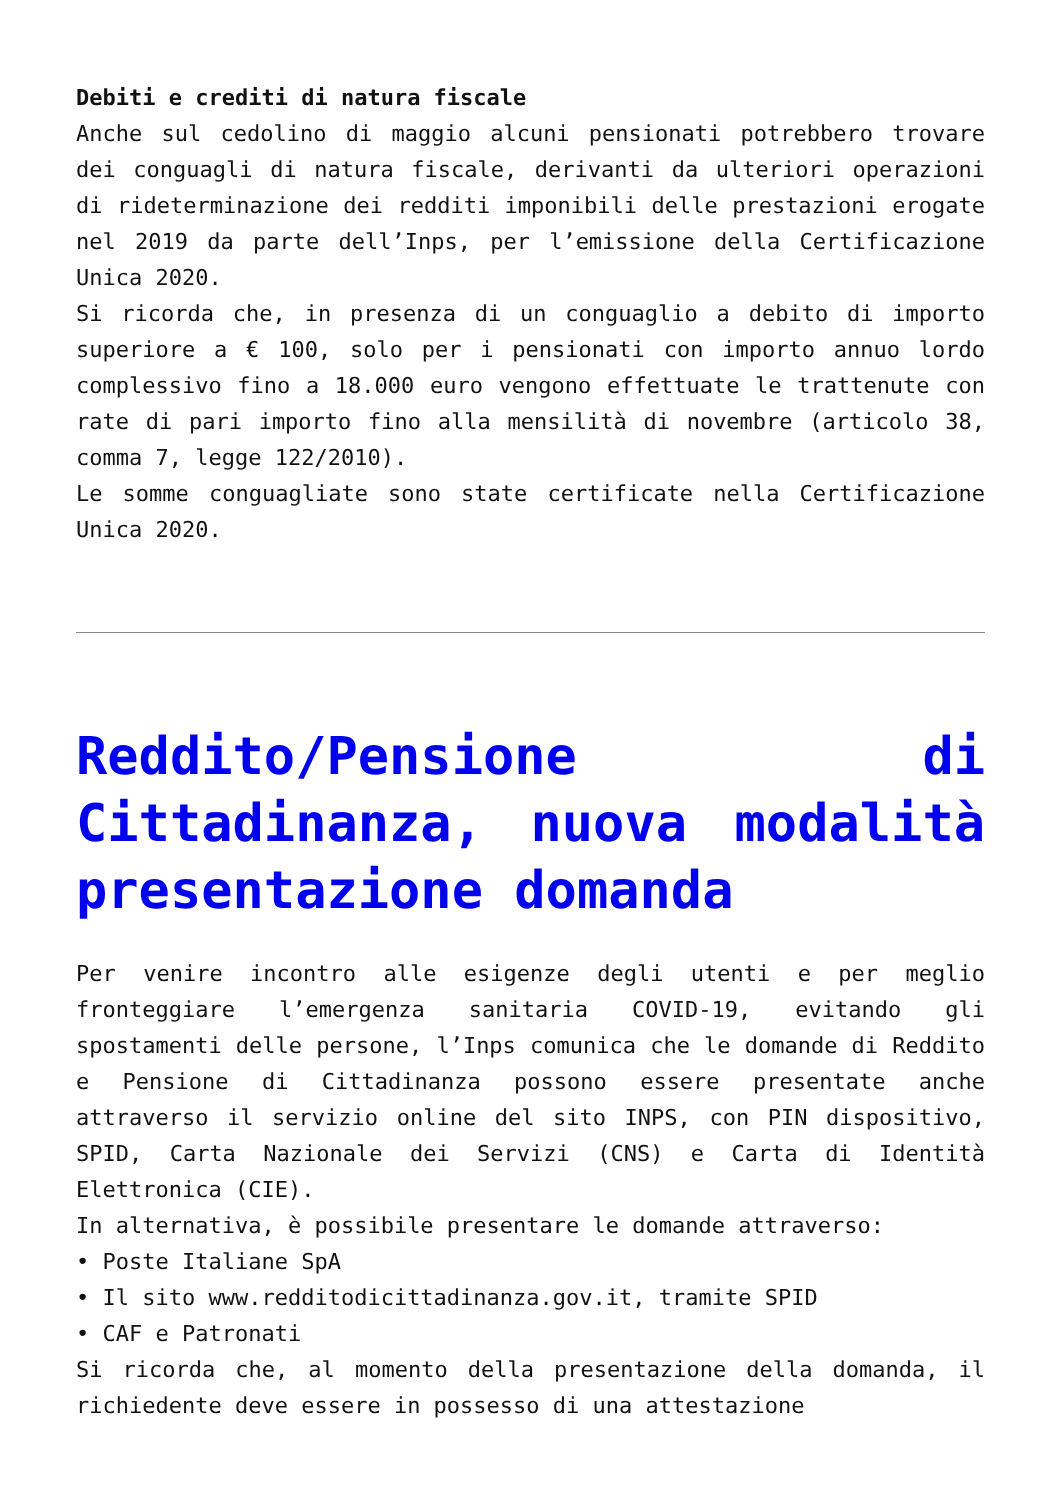Debiti e crediti di natura fiscale
Anche sul cedolino di maggio alcuni pensionati potrebbero trovare dei conguagli di natura fiscale, derivanti da ulteriori operazioni di rideterminazione dei redditi imponibili delle prestazioni erogate nel 2019 da parte dell’Inps, per l’emissione della Certificazione Unica 2020.
Si ricorda che, in presenza di un conguaglio a debito di importo superiore a € 100, solo per i pensionati con importo annuo lordo complessivo fino a 18.000 euro vengono effettuate le trattenute con rate di pari importo fino alla mensilità di novembre (articolo 38, comma 7, legge 122/2010).
Le somme conguagliate sono state certificate nella Certificazione Unica 2020.
Reddito/Pensione di Cittadinanza, nuova modalità presentazione domanda
Per venire incontro alle esigenze degli utenti e per meglio fronteggiare l’emergenza sanitaria COVID-19, evitando gli spostamenti delle persone, l’Inps comunica che le domande di Reddito e Pensione di Cittadinanza possono essere presentate anche attraverso il servizio online del sito INPS, con PIN dispositivo, SPID, Carta Nazionale dei Servizi (CNS) e Carta di Identità Elettronica (CIE).
In alternativa, è possibile presentare le domande attraverso:
• Poste Italiane SpA
• Il sito www.redditodicittadinanza.gov.it, tramite SPID
• CAF e Patronati
Si ricorda che, al momento della presentazione della domanda, il richiedente deve essere in possesso di una attestazione